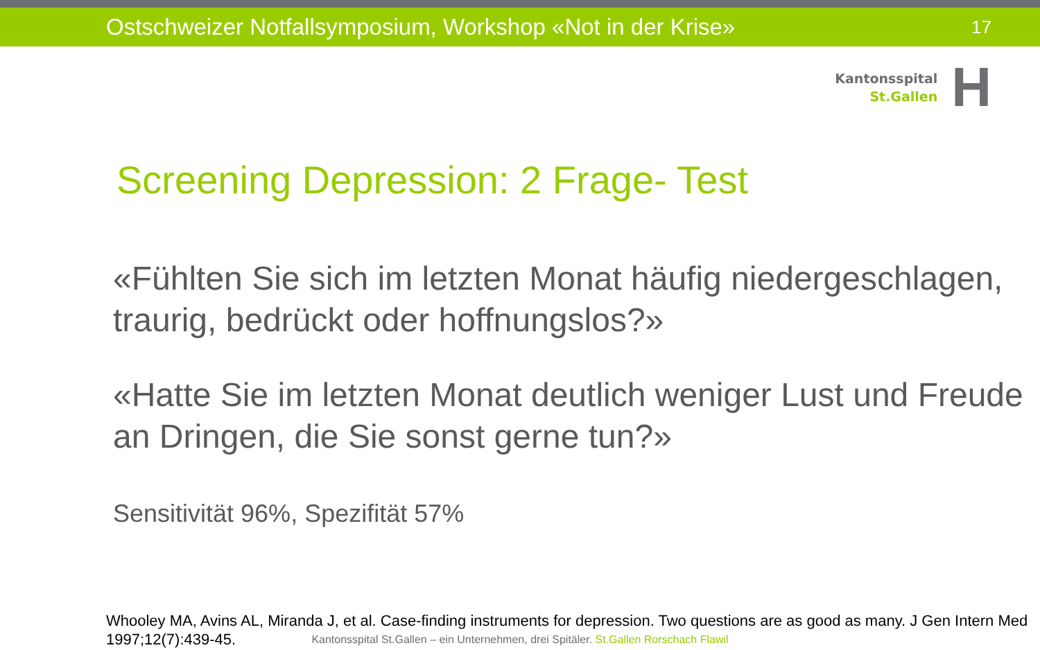Ostschweizer Notfallsymposium, Workshop «Not in der Krise»
17
Kantonsspital
St.Gallen
H
Screening Depression: 2 Frage- Test
«Fühlten Sie sich im letzten Monat häufig niedergeschlagen, traurig, bedrückt oder hoffnungslos?»
«Hatte Sie im letzten Monat deutlich weniger Lust und Freude an Dringen, die Sie sonst gerne tun?»
Sensitivität 96%, Spezifität 57%
Whooley MA, Avins AL, Miranda J, et al. Case-finding instruments for depression. Two questions are as good as many. J Gen Intern Med 1997;12(7):439-45.
Kantonsspital St.Gallen – ein Unternehmen, drei Spitäler. St.Gallen Rorschach Flawil